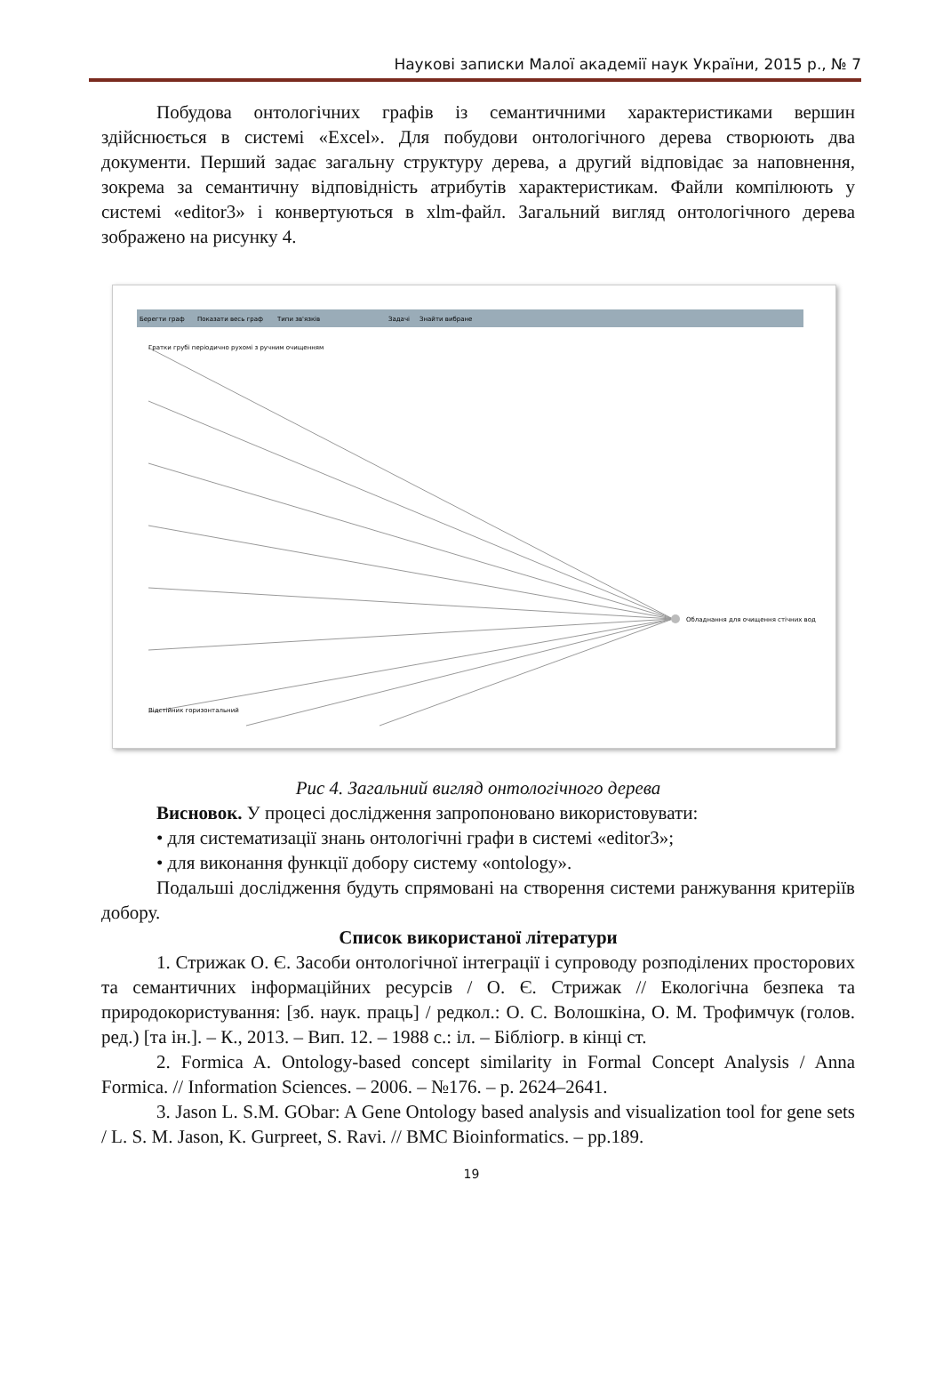Наукові записки Малої академії наук України, 2015 р., № 7
Побудова онтологічних графів із семантичними характеристиками вершин здійснюється в системі «Excel». Для побудови онтологічного дерева створюють два документи. Перший задає загальну структуру дерева, а другий відповідає за наповнення, зокрема за семантичну відповідність атрибутів характеристикам. Файли компілюють у системі «editor3» і конвертуються в xlm-файл. Загальний вигляд онтологічного дерева зображено на рисунку 4.
Берегти граф
Показати весь граф
Типи зв'язків
Задачі
Знайти вибране
Обладнання для очищення стічних вод
Гратки грубі періодично рухомі з ручним очищенням
Відстійник горизонтальний
Рис 4. Загальний вигляд онтологічного дерева
Висновок. У процесі дослідження запропоновано використовувати:
• для систематизації знань онтологічні графи в системі «editor3»;
• для виконання функції добору систему «ontology».
Подальші дослідження будуть спрямовані на створення системи ранжування критеріїв добору.
Список використаної літератури
1. Стрижак О. Є. Засоби онтологічної інтеграції і супроводу розподілених просторових та семантичних інформаційних ресурсів / О. Є. Стрижак // Екологічна безпека та природокористування: [зб. наук. праць] / редкол.: О. С. Волошкіна, О. М. Трофимчук (голов. ред.) [та ін.]. – К., 2013. – Вип. 12. – 1988 с.: іл. – Бібліогр. в кінці ст.
2. Formica A. Ontology-based concept similarity in Formal Concept Analysis / Anna Formica. // Information Sciences. – 2006. – №176. – p. 2624–2641.
3. Jason L. S.M. GObar: A Gene Ontology based analysis and visualization tool for gene sets / L. S. M. Jason, K. Gurpreet, S. Ravi. // BMC Bioinformatics. – pp.189.
19